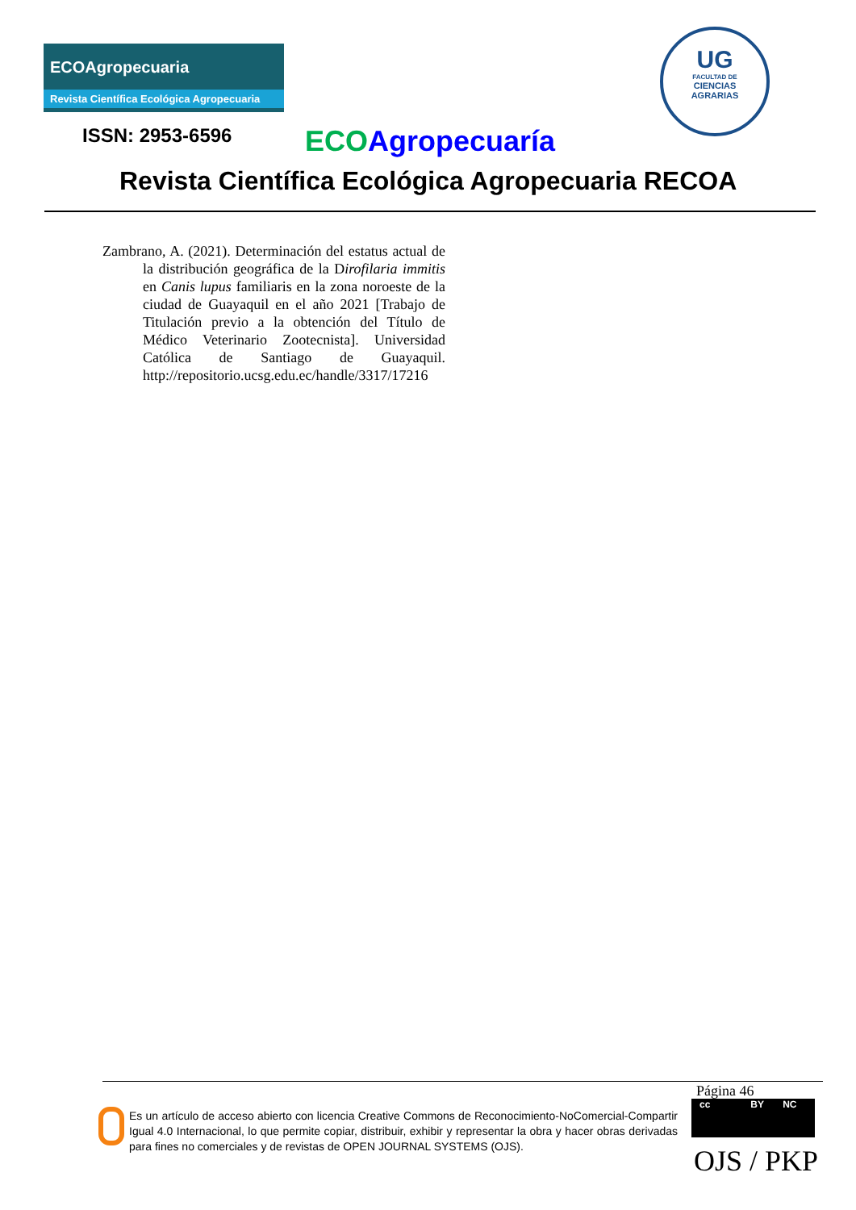ECOAgropecuaria
Revista Científica Ecológica Agropecuaria
UG
FACULTAD DE
CIENCIAS
AGRARIAS
ISSN: 2953-6596 ECO Agropecuaría
Revista Científica Ecológica Agropecuaria RECOA
Zambrano, A. (2021). Determinación del estatus actual de la distribución geográfica de la Dirofilaria immitis en Canis lupus familiaris en la zona noroeste de la ciudad de Guayaquil en el año 2021 [Trabajo de Titulación previo a la obtención del Título de Médico Veterinario Zootecnista]. Universidad Católica de Santiago de Guayaquil. http://repositorio.ucsg.edu.ec/handle/3317/17216
Página 46
Es un artículo de acceso abierto con licencia Creative Commons de Reconocimiento-NoComercial-Compartir Igual 4.0 Internacional, lo que permite copiar, distribuir, exhibir y representar la obra y hacer obras derivadas para fines no comerciales y de revistas de OPEN JOURNAL SYSTEMS (OJS).
cc BY NC
OJS / PKP